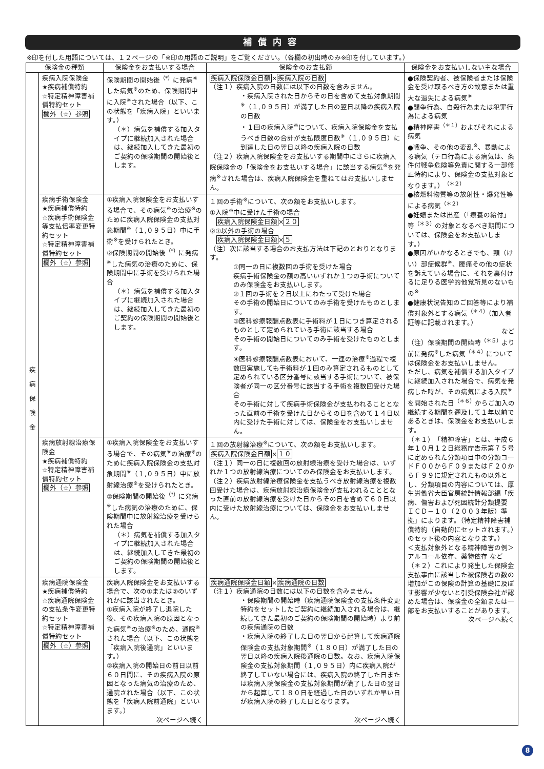補償内容
※印を付した用語については、１２ページの「※印の用語のご説明」をご覧ください。（各欄の初出時のみ※印を付しています。）
| 保険金の種類 | | 保険金をお支払いする場合 | 保険金のお支払額 | 保険金をお支払いしない主な場合 |
| --- | --- | --- | --- | --- |
| 疾 病 保 険 金 | 疾病入院保険金 ★疾病補償特約 ☆特定精神障害補償特約セット 欄外（☆）参照 | 保険期間の開始後<sup>（*）</sup>に発病<sup>※</sup>した病気<sup>※</sup>のため、保険期間中に入院<sup>※</sup>された場合（以下、この状態を「疾病入院」といいます。） （＊）病気を補償する加入タイプに継続加入された場合は、継続加入してきた最初のご契約の保険期間の開始後とします。 | 疾病入院保険金日額 × 疾病入院の日数 （注１）疾病入院の日数には以下の日数を含みません。 ・疾病入院された日からその日を含めて支払対象期間<sup>※</sup>（１,０９５日）が満了した日の翌日以降の疾病入院の日数 ・１回の疾病入院<sup>※</sup>について、疾病入院保険金を支払うべき日数の合計が支払限度日数<sup>※</sup>（１,０９５日）に到達した日の翌日以降の疾病入院の日数 （注２）疾病入院保険金をお支払いする期間中にさらに疾病入院保険金の「保険金をお支払いする場合」に該当する病気<sup>※</sup>を発病<sup>※</sup>された場合は、疾病入院保険金を重ねてはお支払いしません。 | ●保険契約者、被保険者または保険金を受け取るべき方の故意または重大な過失による病気<sup>※</sup> ●闘争行為、自殺行為または犯罪行為による病気 ●精神障害<sup>（＊１）</sup>およびそれによる病気 ●戦争、その他の変乱<sup>※</sup>、暴動による病気（テロ行為による病気は、条件付戦争危険等免責に関する一部修正特約により、保険金の支払対象となります。）<sup>（＊２）</sup> ●核燃料物質等の放射性・爆発性等による病気<sup>（＊２）</sup> ●妊娠または出産（「療養の給付」等<sup>（＊３）</sup>の対象となるべき期間については、保険金をお支払いします。） ●原因がいかなるときでも、頸（けい）部症候群<sup>※</sup>、腰痛その他の症状を訴えている場合に、それを裏付けるに足りる医学的他覚所見のないもの<sup>※</sup> ●健康状況告知のご回答等により補償対象外とする病気<sup>（＊４）</sup>（加入者証等に記載されます。） など （注）保険期間の開始時<sup>（＊５）</sup>より前に発病<sup>※</sup>した病気<sup>（＊４）</sup>については保険金をお支払いしません。 ただし、病気を補償する加入タイプに継続加入された場合で、病気を発病した時が、その病気による入院<sup>※</sup>を開始された日<sup>（＊６）</sup>からご加入の継続する期間を遡及して１年以前であるときは、保険金をお支払いします。 （＊１）「精神障害」とは、平成６年１０月１２日総務庁告示第７５号に定められた分類項目中の分類コードＦ００からＦ０９またはＦ２０からＦ９９に規定されたもの以外とし、分類項目の内容については、厚生労働省大臣官房統計情報部編「疾病、傷害および死因統計分類提要 ＩＣＤ－１０（２００３年版）準拠」によります。（特定精神障害補償特約（自動的にセットされます。）のセット後の内容となります。） ＜支払対象外となる精神障害の例＞ アルコール依存、薬物依存 など （＊２）これにより発生した保険金支払事由に該当した被保険者の数の増加がこの保険の計算の基礎に及ぼす影響が少ないと引受保険会社が認めた場合は、保険金の全額または一部をお支払いすることがあります。 次ページへ続く |
| | 疾病手術保険金 ★疾病補償特約 ☆疾病手術保険金等支払倍率変更特約セット ☆特定精神障害補償特約セット 欄外（☆）参照 | ①疾病入院保険金をお支払いする場合で、その病気<sup>※</sup>の治療<sup>※</sup>のために疾病入院保険金の支払対象期間<sup>※</sup>（１,０９５日）中に手術<sup>※</sup>を受けられたとき。 ②保険期間の開始後<sup>（*）</sup>に発病<sup>※</sup>した病気の治療のために、保険期間中に手術を受けられた場合 （＊）病気を補償する加入タイプに継続加入された場合は、継続加入してきた最初のご契約の保険期間の開始後とします。 | １回の手術<sup>※</sup>について、次の額をお支払いします。 ①入院<sup>※</sup>中に受けた手術の場合 疾病入院保険金日額 × ２０ ②①以外の手術の場合 疾病入院保険金日額 × ５ （注）次に該当する場合のお支払方法は下記のとおりとなります。 ①同一の日に複数回の手術を受けた場合 疾病手術保険金の額の高いいずれか１つの手術についてのみ保険金をお支払いします。 ②１回の手術を２日以上にわたって受けた場合 その手術の開始日についてのみ手術を受けたものとします。 ③医科診療報酬点数表に手術料が１日につき算定されるものとして定められている手術に該当する場合 その手術の開始日についてのみ手術を受けたものとします。 ④医科診療報酬点数表において、一連の治療<sup>※</sup>過程で複数回実施しても手術料が１回のみ算定されるものとして定められている区分番号に該当する手術について、被保険者が同一の区分番号に該当する手術を複数回受けた場合 その手術に対して疾病手術保険金が支払われることとなった直前の手術を受けた日からその日を含めて１４日以内に受けた手術に対しては、保険金をお支払いしません。 | |
| | 疾病放射線治療保険金 ★疾病補償特約 ☆特定精神障害補償特約セット 欄外（☆）参照 | ①疾病入院保険金をお支払いする場合で、その病気<sup>※</sup>の治療<sup>※</sup>のために疾病入院保険金の支払対象期間<sup>※</sup>（１,０９５日）中に放射線治療<sup>※</sup>を受けられたとき。 ②保険期間の開始後<sup>（*）</sup>に発病<sup>※</sup>した病気の治療のために、保険期間中に放射線治療を受けられた場合 （＊）病気を補償する加入タイプに継続加入された場合は、継続加入してきた最初のご契約の保険期間の開始後とします。 | １回の放射線治療<sup>※</sup>について、次の額をお支払いします。 疾病入院保険金日額 × １０ （注１）同一の日に複数回の放射線治療を受けた場合は、いずれか１つの放射線治療についてのみ保険金をお支払いします。 （注２）疾病放射線治療保険金を支払うべき放射線治療を複数回受けた場合は、疾病放射線治療保険金が支払われることとなった直前の放射線治療を受けた日からその日を含めて６０日以内に受けた放射線治療については、保険金をお支払いしません。 | |
| | 疾病通院保険金 ★疾病補償特約 ☆疾病通院保険金の支払条件変更特約セット ☆特定精神障害補償特約セット 欄外（☆）参照 | 疾病入院保険金をお支払いする場合で、次の①または②のいずれかに該当されたとき。 ①疾病入院が終了し退院した後、その疾病入院の原因となった病気<sup>※</sup>の治療<sup>※</sup>のため、通院<sup>※</sup>された場合（以下、この状態を「疾病入院後通院」といいます。） ②疾病入院の開始日の前日以前６０日間に、その疾病入院の原因となった病気の治療のため、通院された場合（以下、この状態を「疾病入院前通院」といいます。） 次ページへ続く | 疾病通院保険金日額 × 疾病通院の日数 （注１）疾病通院の日数には以下の日数を含みません。 ・保険期間の開始時（疾病通院保険金の支払条件変更特約をセットしたご契約に継続加入される場合は、継続してきた最初のご契約の保険期間の開始時）より前の疾病通院の日数 ・疾病入院の終了した日の翌日から起算して疾病通院保険金の支払対象期間<sup>※</sup>（１８０日）が満了した日の翌日以降の疾病入院後通院の日数。なお、疾病入院保険金の支払対象期間（１,０９５日）内に疾病入院が終了していない場合には、疾病入院の終了した日または疾病入院保険金の支払対象期間が満了した日の翌日から起算して１８０日を経過した日のいずれか早い日が疾病入院の終了した日となります。 次ページへ続く | |
8